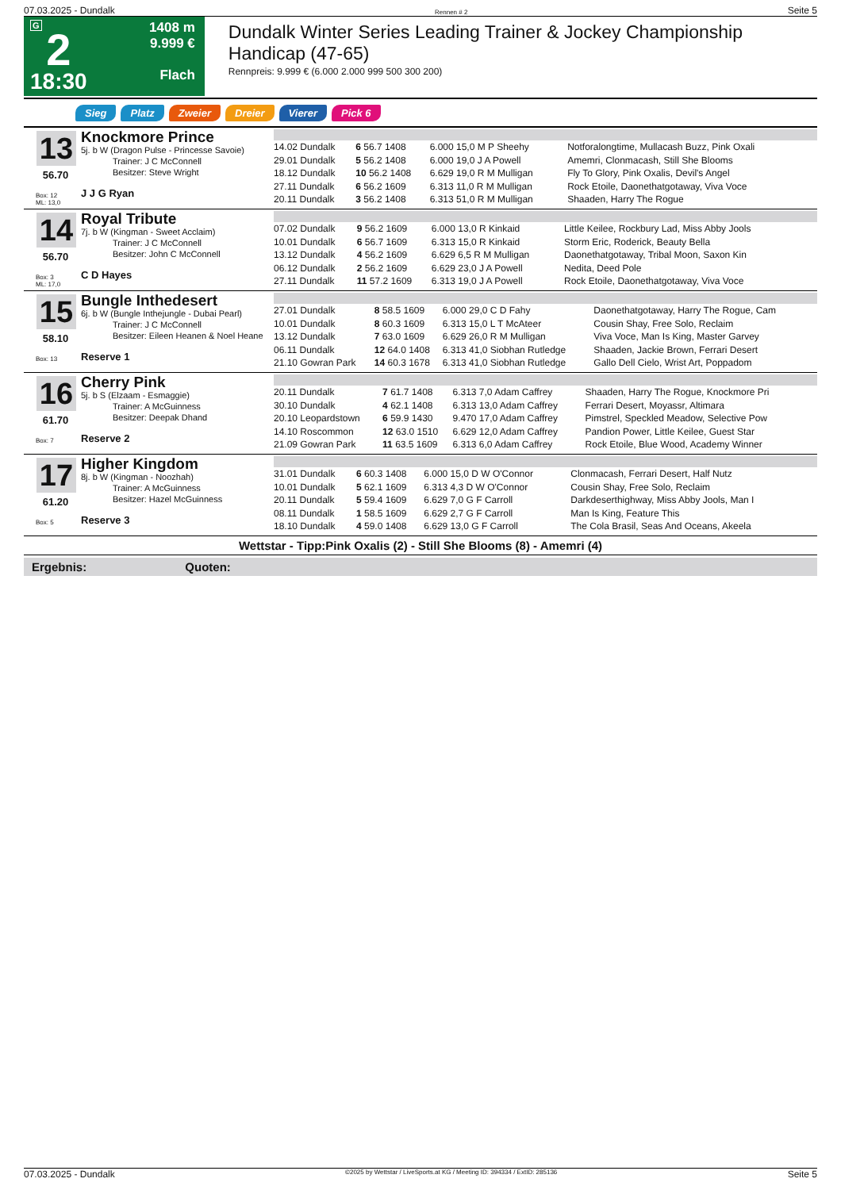07.03.2025 - Dundalk Rennen # 2 Seite 5
G
2
18:30
1408 m
9.999 €
Flach
Dundalk Winter Series Leading Trainer & Jockey Championship Handicap (47-65)
Rennpreis: 9.999 € (6.000 2.000 999 500 300 200)
Sieg Platz Zweier Dreier Vierer Pick 6
13
56.70
Box: 12
ML: 13,0
Knockmore Prince
5j. b W (Dragon Pulse - Princesse Savoie)
Trainer: J C McConnell
Besitzer: Steve Wright
J J G Ryan
| 14.02 Dundalk | 6 56.7 1408 | 6.000 15,0 M P Sheehy | Notforalongtime, Mullacash Buzz, Pink Oxali |
| 29.01 Dundalk | 5 56.2 1408 | 6.000 19,0 J A Powell | Amemri, Clonmacash, Still She Blooms |
| 18.12 Dundalk | 10 56.2 1408 | 6.629 19,0 R M Mulligan | Fly To Glory, Pink Oxalis, Devil's Angel |
| 27.11 Dundalk | 6 56.2 1609 | 6.313 11,0 R M Mulligan | Rock Etoile, Daonethatgotaway, Viva Voce |
| 20.11 Dundalk | 3 56.2 1408 | 6.313 51,0 R M Mulligan | Shaaden, Harry The Rogue |
14
56.70
Box: 3
ML: 17,0
Royal Tribute
7j. b W (Kingman - Sweet Acclaim)
Trainer: J C McConnell
Besitzer: John C McConnell
C D Hayes
| 07.02 Dundalk | 9 56.2 1609 | 6.000 13,0 R Kinkaid | Little Keilee, Rockbury Lad, Miss Abby Jools |
| 10.01 Dundalk | 6 56.7 1609 | 6.313 15,0 R Kinkaid | Storm Eric, Roderick, Beauty Bella |
| 13.12 Dundalk | 4 56.2 1609 | 6.629 6,5 R M Mulligan | Daonethatgotaway, Tribal Moon, Saxon Kin |
| 06.12 Dundalk | 2 56.2 1609 | 6.629 23,0 J A Powell | Nedita, Deed Pole |
| 27.11 Dundalk | 11 57.2 1609 | 6.313 19,0 J A Powell | Rock Etoile, Daonethatgotaway, Viva Voce |
15
58.10
Box: 13
Bungle Inthedesert
6j. b W (Bungle Inthejungle - Dubai Pearl)
Trainer: J C McConnell
Besitzer: Eileen Heanen & Noel Heane
Reserve 1
| 27.01 Dundalk | 8 58.5 1609 | 6.000 29,0 C D Fahy | Daonethatgotaway, Harry The Rogue, Cam |
| 10.01 Dundalk | 8 60.3 1609 | 6.313 15,0 L T McAteer | Cousin Shay, Free Solo, Reclaim |
| 13.12 Dundalk | 7 63.0 1609 | 6.629 26,0 R M Mulligan | Viva Voce, Man Is King, Master Garvey |
| 06.11 Dundalk | 12 64.0 1408 | 6.313 41,0 Siobhan Rutledge | Shaaden, Jackie Brown, Ferrari Desert |
| 21.10 Gowran Park | 14 60.3 1678 | 6.313 41,0 Siobhan Rutledge | Gallo Dell Cielo, Wrist Art, Poppadom |
16
61.70
Box: 7
Cherry Pink
5j. b S (Elzaam - Esmaggie)
Trainer: A McGuinness
Besitzer: Deepak Dhand
Reserve 2
| 20.11 Dundalk | 7 61.7 1408 | 6.313 7,0 Adam Caffrey | Shaaden, Harry The Rogue, Knockmore Pri |
| 30.10 Dundalk | 4 62.1 1408 | 6.313 13,0 Adam Caffrey | Ferrari Desert, Moyassr, Altimara |
| 20.10 Leopardstown | 6 59.9 1430 | 9.470 17,0 Adam Caffrey | Pimstrel, Speckled Meadow, Selective Pow |
| 14.10 Roscommon | 12 63.0 1510 | 6.629 12,0 Adam Caffrey | Pandion Power, Little Keilee, Guest Star |
| 21.09 Gowran Park | 11 63.5 1609 | 6.313 6,0 Adam Caffrey | Rock Etoile, Blue Wood, Academy Winner |
17
61.20
Box: 5
Higher Kingdom
8j. b W (Kingman - Noozhah)
Trainer: A McGuinness
Besitzer: Hazel McGuinness
Reserve 3
| 31.01 Dundalk | 6 60.3 1408 | 6.000 15,0 D W O'Connor | Clonmacash, Ferrari Desert, Half Nutz |
| 10.01 Dundalk | 5 62.1 1609 | 6.313 4,3 D W O'Connor | Cousin Shay, Free Solo, Reclaim |
| 20.11 Dundalk | 5 59.4 1609 | 6.629 7,0 G F Carroll | Darkdeserthighway, Miss Abby Jools, Man I |
| 08.11 Dundalk | 1 58.5 1609 | 6.629 2,7 G F Carroll | Man Is King, Feature This |
| 18.10 Dundalk | 4 59.0 1408 | 6.629 13,0 G F Carroll | The Cola Brasil, Seas And Oceans, Akeela |
Wettstar - Tipp:Pink Oxalis (2) - Still She Blooms (8) - Amemri (4)
Ergebnis: Quoten:
07.03.2025 - Dundalk ©2025 by Wettstar / LiveSports.at KG / Meeting ID: 394334 / ExtID: 285136 Seite 5